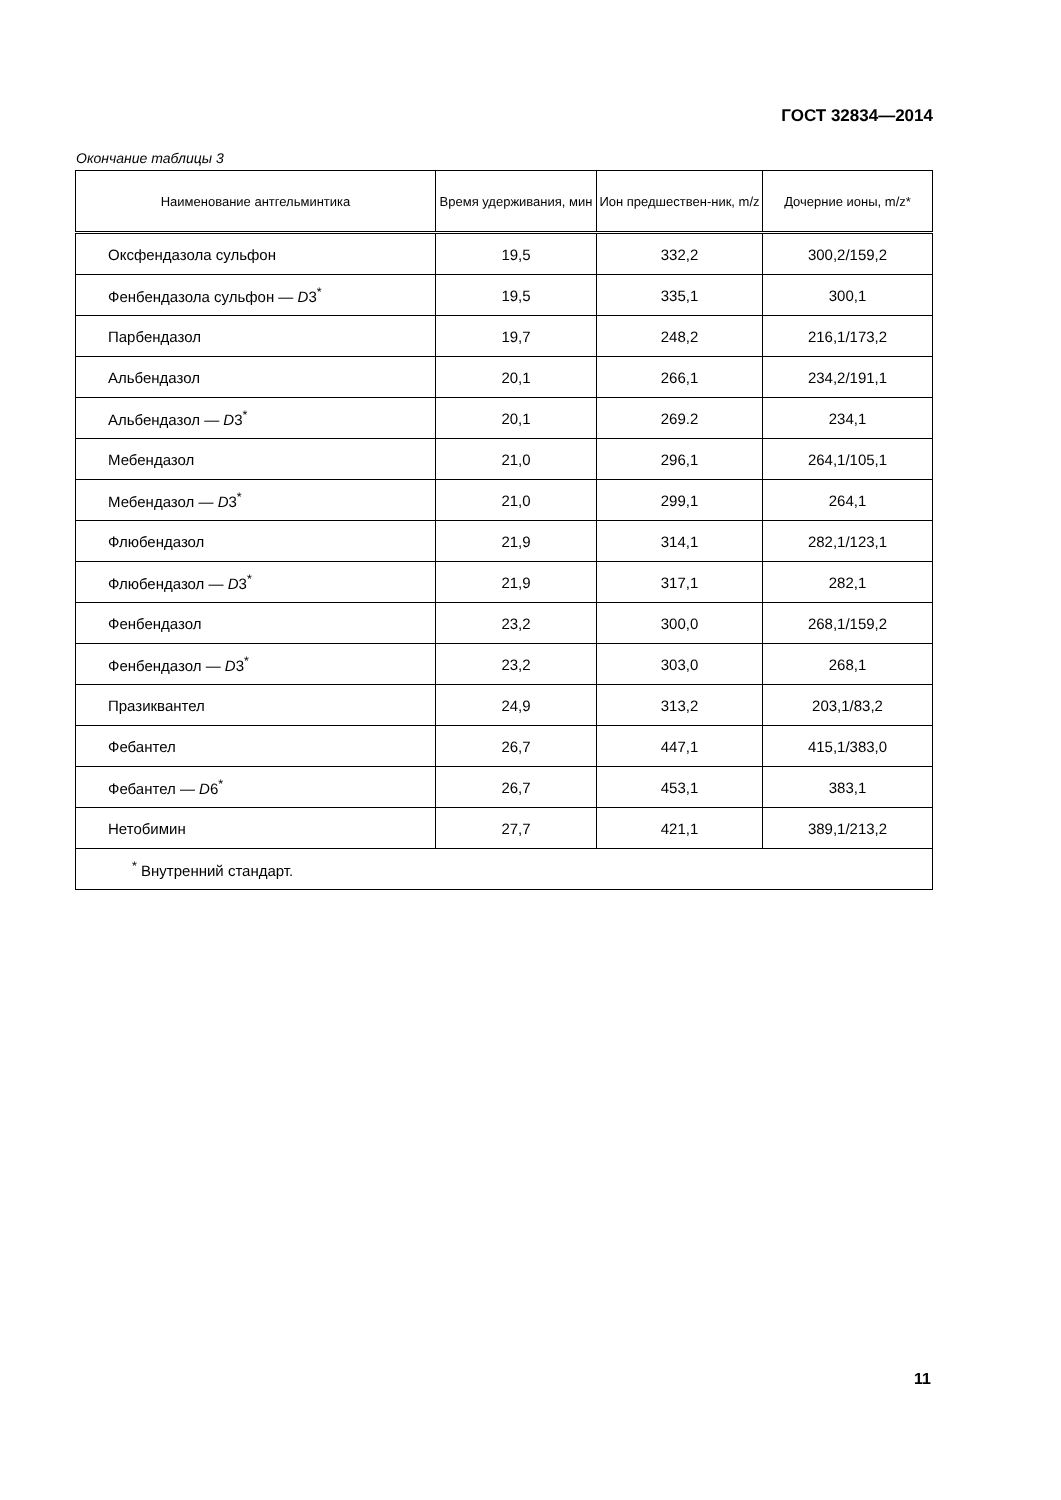ГОСТ 32834—2014
Окончание таблицы 3
| Наименование антгельминтика | Время удерживания, мин | Ион предшествен-ник, m/z | Дочерние ионы, m/z* |
| --- | --- | --- | --- |
| Оксфендазола сульфон | 19,5 | 332,2 | 300,2/159,2 |
| Фенбендазола сульфон — D 3<sup>*</sup> | 19,5 | 335,1 | 300,1 |
| Парбендазол | 19,7 | 248,2 | 216,1/173,2 |
| Альбендазол | 20,1 | 266,1 | 234,2/191,1 |
| Альбендазол — D 3<sup>*</sup> | 20,1 | 269.2 | 234,1 |
| Мебендазол | 21,0 | 296,1 | 264,1/105,1 |
| Мебендазол — D 3<sup>*</sup> | 21,0 | 299,1 | 264,1 |
| Флюбендазол | 21,9 | 314,1 | 282,1/123,1 |
| Флюбендазол — D 3<sup>*</sup> | 21,9 | 317,1 | 282,1 |
| Фенбендазол | 23,2 | 300,0 | 268,1/159,2 |
| Фенбендазол — D 3<sup>*</sup> | 23,2 | 303,0 | 268,1 |
| Празиквантел | 24,9 | 313,2 | 203,1/83,2 |
| Фебантел | 26,7 | 447,1 | 415,1/383,0 |
| Фебантел — D 6<sup>*</sup> | 26,7 | 453,1 | 383,1 |
| Нетобимин | 27,7 | 421,1 | 389,1/213,2 |
| <sup>*</sup> Внутренний стандарт. | | | |
11